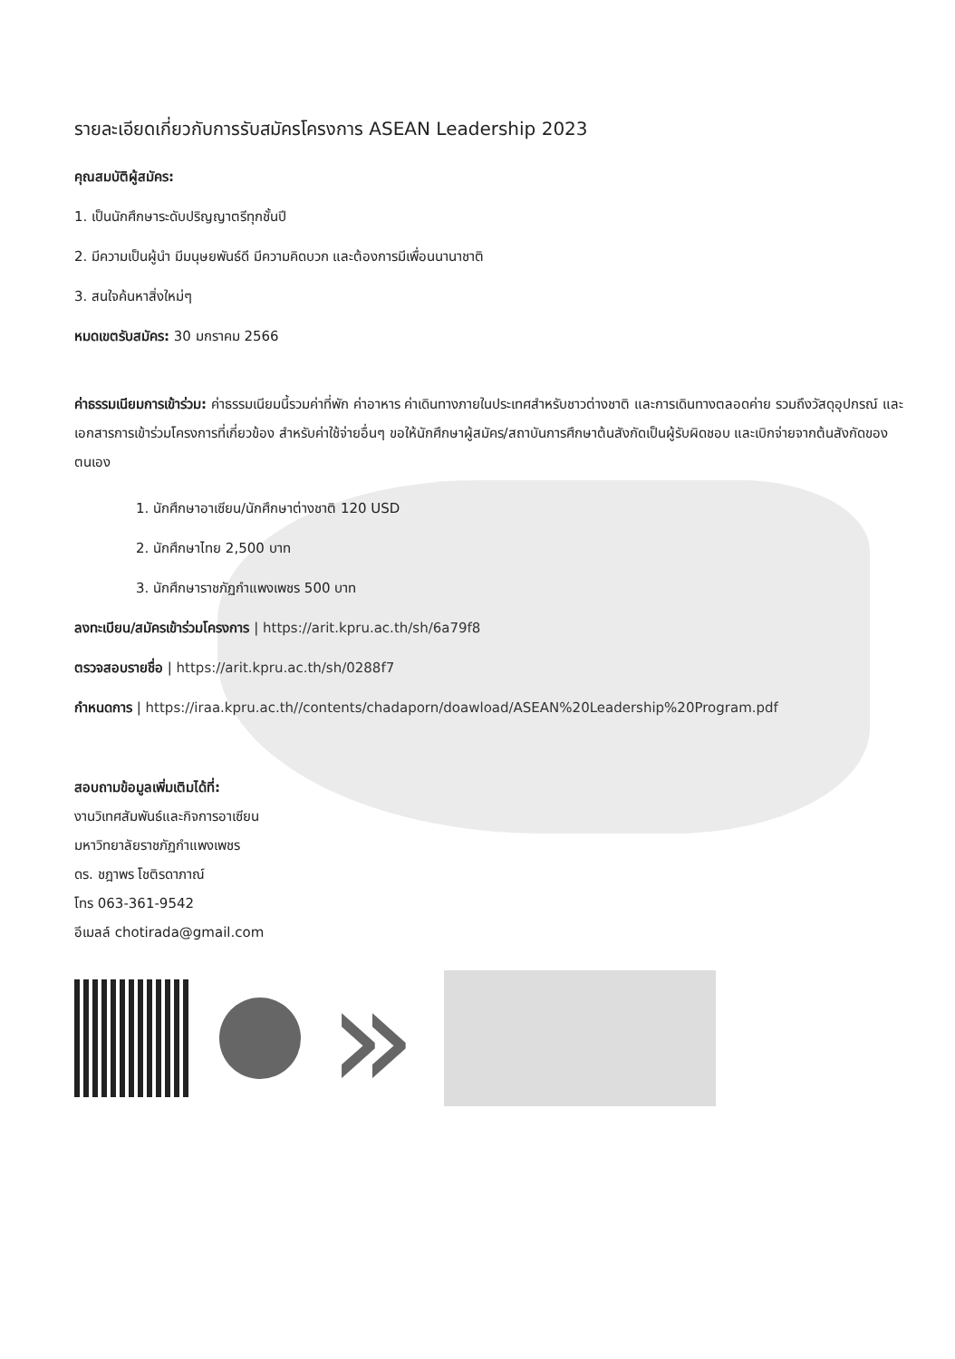รายละเอียดเกี่ยวกับการรับสมัครโครงการ ASEAN Leadership 2023
คุณสมบัติผู้สมัคร:
1. เป็นนักศึกษาระดับปริญญาตรีทุกชั้นปี
2. มีความเป็นผู้นำ มีมนุษยพันธ์ดี มีความคิดบวก และต้องการมีเพื่อนนานาชาติ
3. สนใจค้นหาสิ่งใหม่ๆ
หมดเขตรับสมัคร: 30 มกราคม 2566
ค่าธรรมเนียมการเข้าร่วม: ค่าธรรมเนียมนี้รวมค่าที่พัก ค่าอาหาร ค่าเดินทางภายในประเทศสำหรับชาวต่างชาติ และการเดินทางตลอดค่าย รวมถึงวัสดุอุปกรณ์ และเอกสารการเข้าร่วมโครงการที่เกี่ยวข้อง สำหรับค่าใช้จ่ายอื่นๆ ขอให้นักศึกษาผู้สมัคร/สถาบันการศึกษาต้นสังกัดเป็นผู้รับผิดชอบ และเบิกจ่ายจากต้นสังกัดของตนเอง
1. นักศึกษาอาเซียน/นักศึกษาต่างชาติ 120 USD
2. นักศึกษาไทย 2,500 บาท
3. นักศึกษาราชภัฏกำแพงเพชร 500 บาท
ลงทะเบียน/สมัครเข้าร่วมโครงการ | https://arit.kpru.ac.th/sh/6a79f8
ตรวจสอบรายชื่อ | https://arit.kpru.ac.th/sh/0288f7
กำหนดการ | https://iraa.kpru.ac.th//contents/chadaporn/doawload/ASEAN%20Leadership%20Program.pdf
สอบถามข้อมูลเพิ่มเติมได้ที่:
งานวิเทศสัมพันธ์และกิจการอาเซียน
มหาวิทยาลัยราชภัฏกำแพงเพชร
ดร. ชฎาพร โชติรดาภาณ์
โทร 063-361-9542
อีเมลล์ chotirada@gmail.com
»